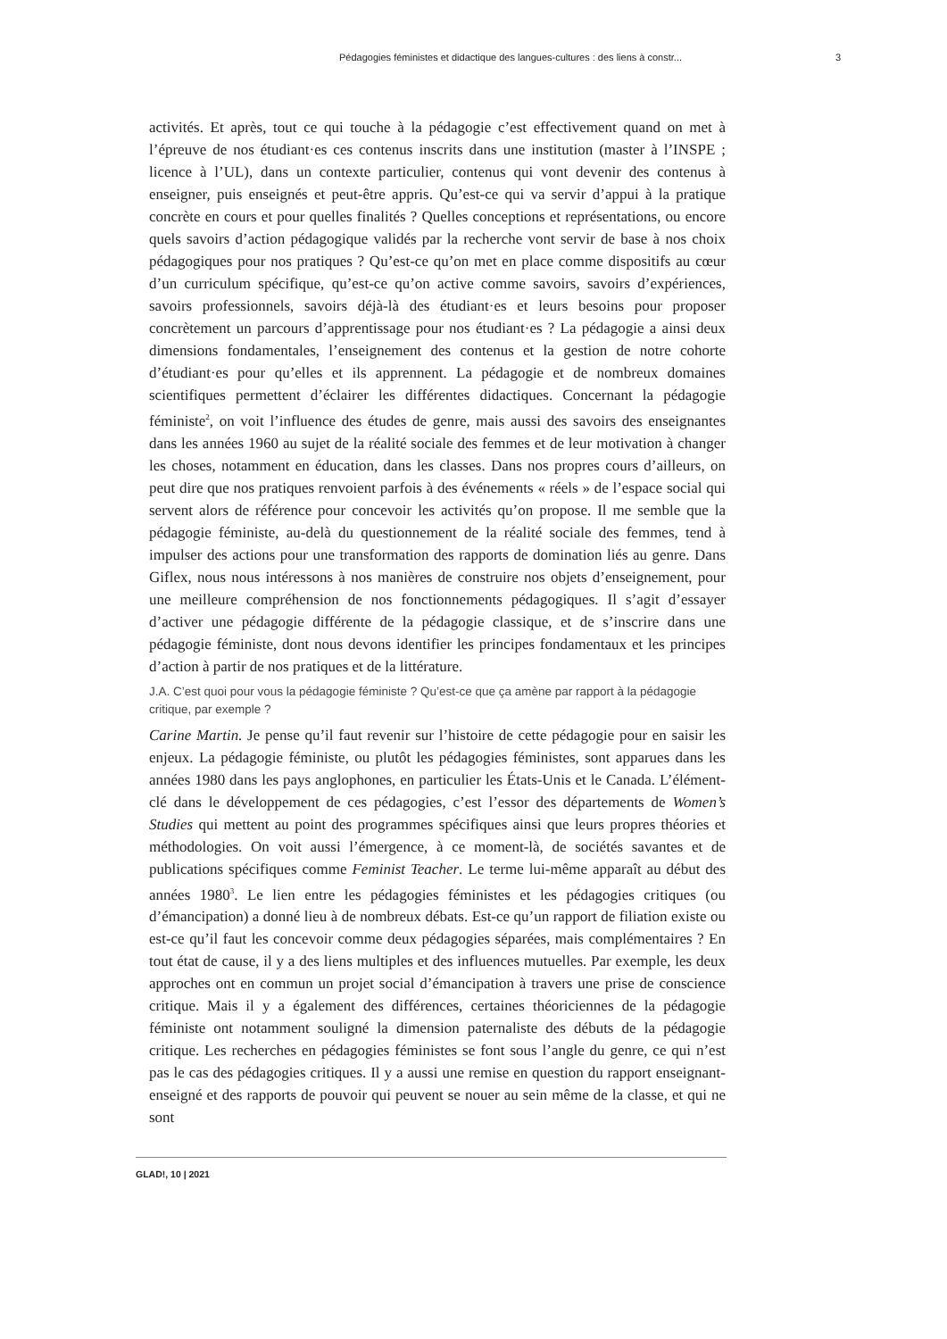Pédagogies féministes et didactique des langues-cultures : des liens à constr... 3
activités. Et après, tout ce qui touche à la pédagogie c’est effectivement quand on met à l’épreuve de nos étudiant·es ces contenus inscrits dans une institution (master à l’INSPE ; licence à l’UL), dans un contexte particulier, contenus qui vont devenir des contenus à enseigner, puis enseignés et peut-être appris. Qu’est-ce qui va servir d’appui à la pratique concrète en cours et pour quelles finalités ? Quelles conceptions et représentations, ou encore quels savoirs d’action pédagogique validés par la recherche vont servir de base à nos choix pédagogiques pour nos pratiques ? Qu’est-ce qu’on met en place comme dispositifs au cœur d’un curriculum spécifique, qu’est-ce qu’on active comme savoirs, savoirs d’expériences, savoirs professionnels, savoirs déjà-là des étudiant·es et leurs besoins pour proposer concrètement un parcours d’apprentissage pour nos étudiant·es ? La pédagogie a ainsi deux dimensions fondamentales, l’enseignement des contenus et la gestion de notre cohorte d’étudiant·es pour qu’elles et ils apprennent. La pédagogie et de nombreux domaines scientifiques permettent d’éclairer les différentes didactiques. Concernant la pédagogie féministe<sup>2</sup>, on voit l’influence des études de genre, mais aussi des savoirs des enseignantes dans les années 1960 au sujet de la réalité sociale des femmes et de leur motivation à changer les choses, notamment en éducation, dans les classes. Dans nos propres cours d’ailleurs, on peut dire que nos pratiques renvoient parfois à des événements « réels » de l’espace social qui servent alors de référence pour concevoir les activités qu’on propose. Il me semble que la pédagogie féministe, au-delà du questionnement de la réalité sociale des femmes, tend à impulser des actions pour une transformation des rapports de domination liés au genre. Dans Giflex, nous nous intéressons à nos manières de construire nos objets d’enseignement, pour une meilleure compréhension de nos fonctionnements pédagogiques. Il s’agit d’essayer d’activer une pédagogie différente de la pédagogie classique, et de s’inscrire dans une pédagogie féministe, dont nous devons identifier les principes fondamentaux et les principes d’action à partir de nos pratiques et de la littérature.
J.A. C’est quoi pour vous la pédagogie féministe ? Qu’est-ce que ça amène par rapport à la pédagogie critique, par exemple ?
Carine Martin. Je pense qu’il faut revenir sur l’histoire de cette pédagogie pour en saisir les enjeux. La pédagogie féministe, ou plutôt les pédagogies féministes, sont apparues dans les années 1980 dans les pays anglophones, en particulier les États-Unis et le Canada. L’élément-clé dans le développement de ces pédagogies, c’est l’essor des départements de Women’s Studies qui mettent au point des programmes spécifiques ainsi que leurs propres théories et méthodologies. On voit aussi l’émergence, à ce moment-là, de sociétés savantes et de publications spécifiques comme Feminist Teacher. Le terme lui-même apparaît au début des années 1980<sup>3</sup>. Le lien entre les pédagogies féministes et les pédagogies critiques (ou d’émancipation) a donné lieu à de nombreux débats. Est-ce qu’un rapport de filiation existe ou est-ce qu’il faut les concevoir comme deux pédagogies séparées, mais complémentaires ? En tout état de cause, il y a des liens multiples et des influences mutuelles. Par exemple, les deux approches ont en commun un projet social d’émancipation à travers une prise de conscience critique. Mais il y a également des différences, certaines théoriciennes de la pédagogie féministe ont notamment souligné la dimension paternaliste des débuts de la pédagogie critique. Les recherches en pédagogies féministes se font sous l’angle du genre, ce qui n’est pas le cas des pédagogies critiques. Il y a aussi une remise en question du rapport enseignant-enseigné et des rapports de pouvoir qui peuvent se nouer au sein même de la classe, et qui ne sont
GLAD!, 10 | 2021